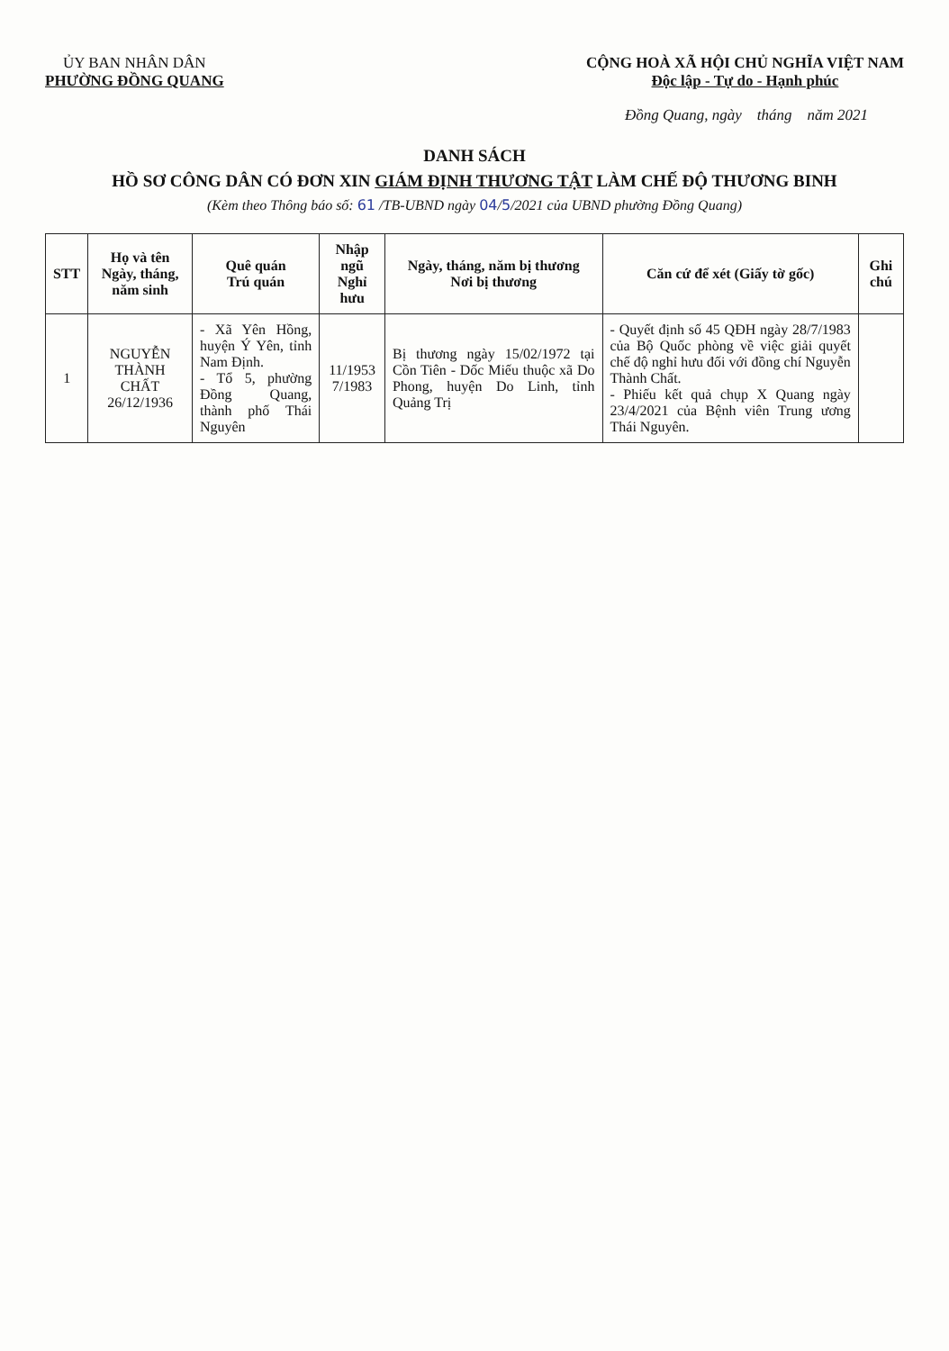ỦY BAN NHÂN DÂN
PHƯỜNG ĐỒNG QUANG
CỘNG HOÀ XÃ HỘI CHỦ NGHĨA VIỆT NAM
Độc lập - Tự do - Hạnh phúc
Đồng Quang, ngày tháng năm 2021
DANH SÁCH
HỒ SƠ CÔNG DÂN CÓ ĐƠN XIN GIÁM ĐỊNH THƯƠNG TẬT LÀM CHẾ ĐỘ THƯƠNG BINH
(Kèm theo Thông báo số: 61 /TB-UBND ngày 04/5/2021 của UBND phường Đồng Quang)
| STT | Họ và tên Ngày, tháng, năm sinh | Quê quán Trú quán | Nhập ngũ Nghỉ hưu | Ngày, tháng, năm bị thương Nơi bị thương | Căn cứ để xét (Giấy tờ gốc) | Ghi chú |
| --- | --- | --- | --- | --- | --- | --- |
| 1 | NGUYỄN THÀNH CHẤT 26/12/1936 | - Xã Yên Hồng, huyện Ý Yên, tỉnh Nam Định. - Tổ 5, phường Đồng Quang, thành phố Thái Nguyên | 11/1953 7/1983 | Bị thương ngày 15/02/1972 tại Cồn Tiên - Dốc Miếu thuộc xã Do Phong, huyện Do Linh, tỉnh Quảng Trị | - Quyết định số 45 QĐH ngày 28/7/1983 của Bộ Quốc phòng về việc giải quyết chế độ nghỉ hưu đối với đồng chí Nguyễn Thành Chất. - Phiếu kết quả chụp X Quang ngày 23/4/2021 của Bệnh viên Trung ương Thái Nguyên. | |